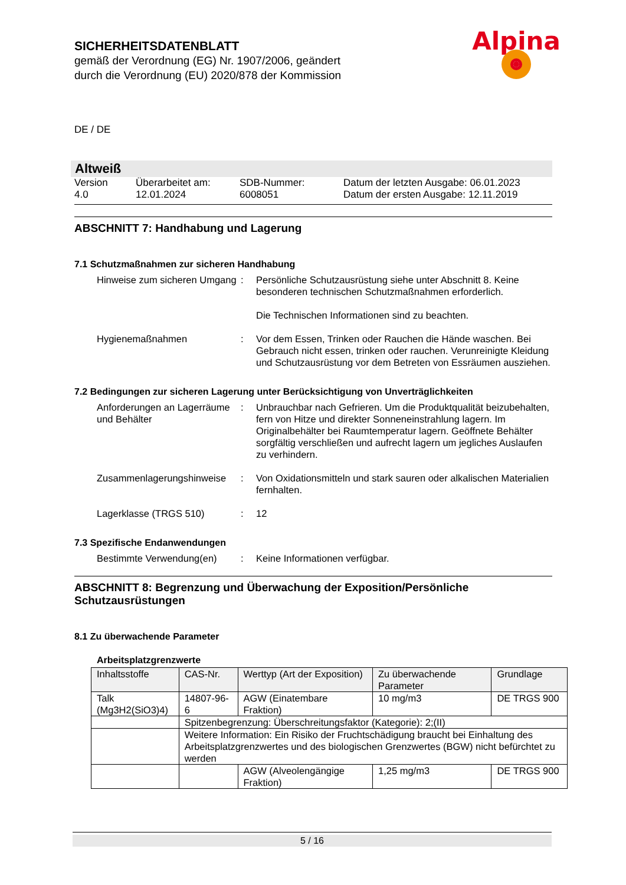SICHERHEITSDATENBLATT
gemäß der Verordnung (EG) Nr. 1907/2006, geändert
durch die Verordnung (EU) 2020/878 der Kommission
DE / DE
Altweiß
Version
4.0
Überarbeitet am:
12.01.2024
SDB-Nummer:
6008051
Datum der letzten Ausgabe: 06.01.2023
Datum der ersten Ausgabe: 12.11.2019
ABSCHNITT 7: Handhabung und Lagerung
7.1 Schutzmaßnahmen zur sicheren Handhabung
Hinweise zum sicheren Umgang
:
Persönliche Schutzausrüstung siehe unter Abschnitt 8. Keine besonderen technischen Schutzmaßnahmen erforderlich.
Die Technischen Informationen sind zu beachten.
Hygienemaßnahmen
:
Vor dem Essen, Trinken oder Rauchen die Hände waschen. Bei Gebrauch nicht essen, trinken oder rauchen. Verunreinigte Kleidung und Schutzausrüstung vor dem Betreten von Essräumen ausziehen.
7.2 Bedingungen zur sicheren Lagerung unter Berücksichtigung von Unverträglichkeiten
Anforderungen an Lagerräume und Behälter
:
Unbrauchbar nach Gefrieren. Um die Produktqualität beizubehalten, fern von Hitze und direkter Sonneneinstrahlung lagern. Im Originalbehälter bei Raumtemperatur lagern. Geöffnete Behälter sorgfältig verschließen und aufrecht lagern um jegliches Auslaufen zu verhindern.
Zusammenlagerungshinweise
:
Von Oxidationsmitteln und stark sauren oder alkalischen Materialien fernhalten.
Lagerklasse (TRGS 510)
:
12
7.3 Spezifische Endanwendungen
Bestimmte Verwendung(en)
:
Keine Informationen verfügbar.
ABSCHNITT 8: Begrenzung und Überwachung der Exposition/Persönliche Schutzausrüstungen
8.1 Zu überwachende Parameter
Arbeitsplatzgrenzwerte
| Inhaltsstoffe | CAS-Nr. | Werttyp (Art der Exposition) | Zu überwachende Parameter | Grundlage |
| --- | --- | --- | --- | --- |
| Talk (Mg3H2(SiO3)4) | 14807-96-6 | AGW (Einatembare Fraktion) | 10 mg/m3 | DE TRGS 900 |
| | Spitzenbegrenzung: Überschreitungsfaktor (Kategorie): 2;(II) | | | |
| | Weitere Information: Ein Risiko der Fruchtschädigung braucht bei Einhaltung des Arbeitsplatzgrenzwertes und des biologischen Grenzwertes (BGW) nicht befürchtet zu werden | | | |
| | | AGW (Alveolengängige Fraktion) | 1,25 mg/m3 | DE TRGS 900 |
Alpina
5 / 16